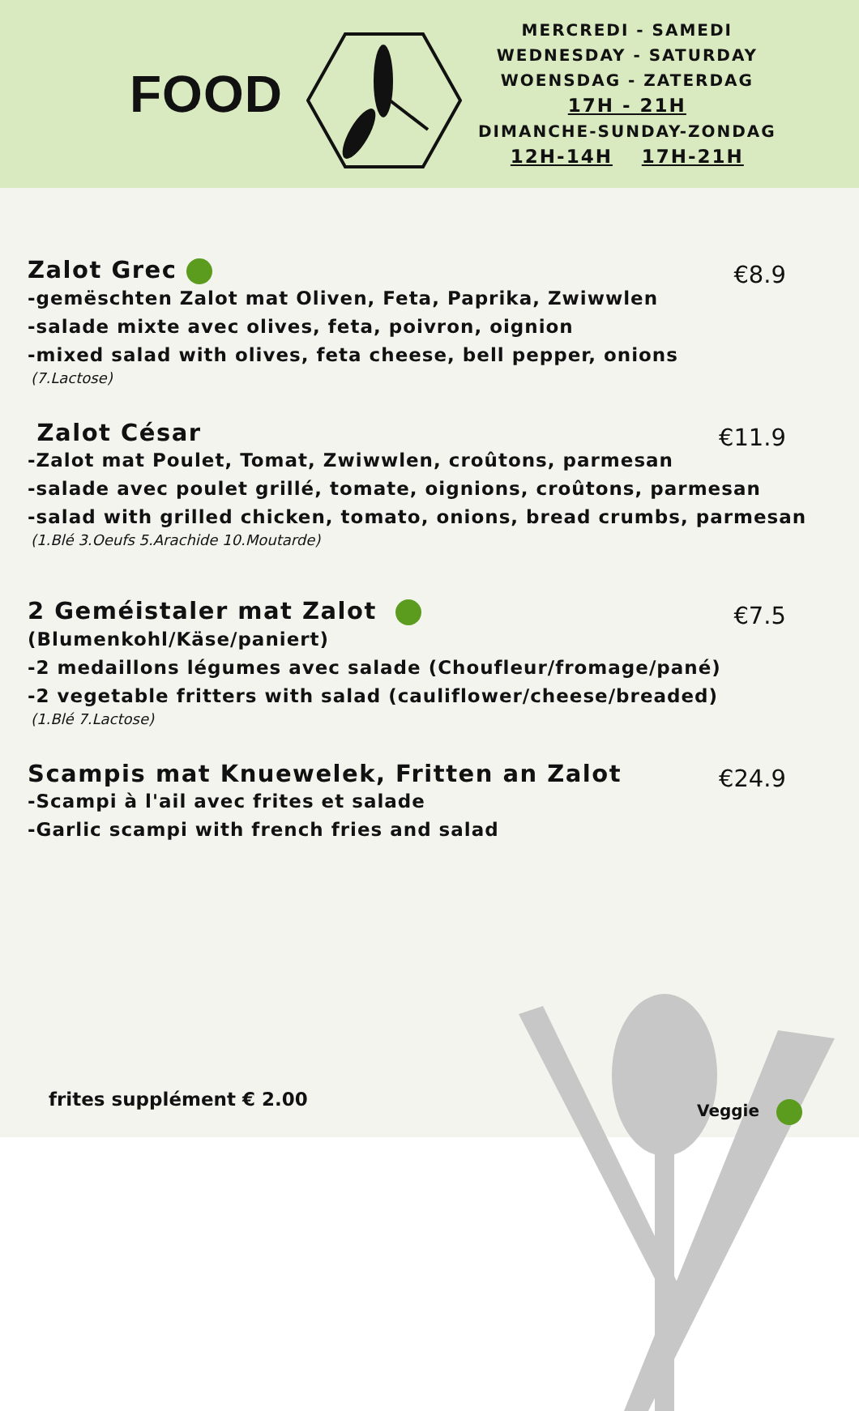FOOD
MERCREDI - SAMEDI
WEDNESDAY - SATURDAY
WOENSDAG - ZATERDAG
17H - 21H
DIMANCHE-SUNDAY-ZONDAG
12H-14H 17H-21H
Zalot Grec
€8.9
-gemëschten Zalot mat Oliven, Feta, Paprika, Zwiwwlen
-salade mixte avec olives, feta, poivron, oignion
-mixed salad with olives, feta cheese, bell pepper, onions
(7.Lactose)
Zalot César
€11.9
-Zalot mat Poulet, Tomat, Zwiwwlen, croûtons, parmesan
-salade avec poulet grillé, tomate, oignions, croûtons, parmesan
-salad with grilled chicken, tomato, onions, bread crumbs, parmesan
(1.Blé 3.Oeufs 5.Arachide 10.Moutarde)
2 Geméistaler mat Zalot
€7.5
(Blumenkohl/Käse/paniert)
-2 medaillons légumes avec salade (Choufleur/fromage/pané)
-2 vegetable fritters with salad (cauliflower/cheese/breaded)
(1.Blé 7.Lactose)
Scampis mat Knuewelek, Fritten an Zalot
€24.9
-Scampi à l'ail avec frites et salade
-Garlic scampi with french fries and salad
frites supplément € 2.00 Veggie